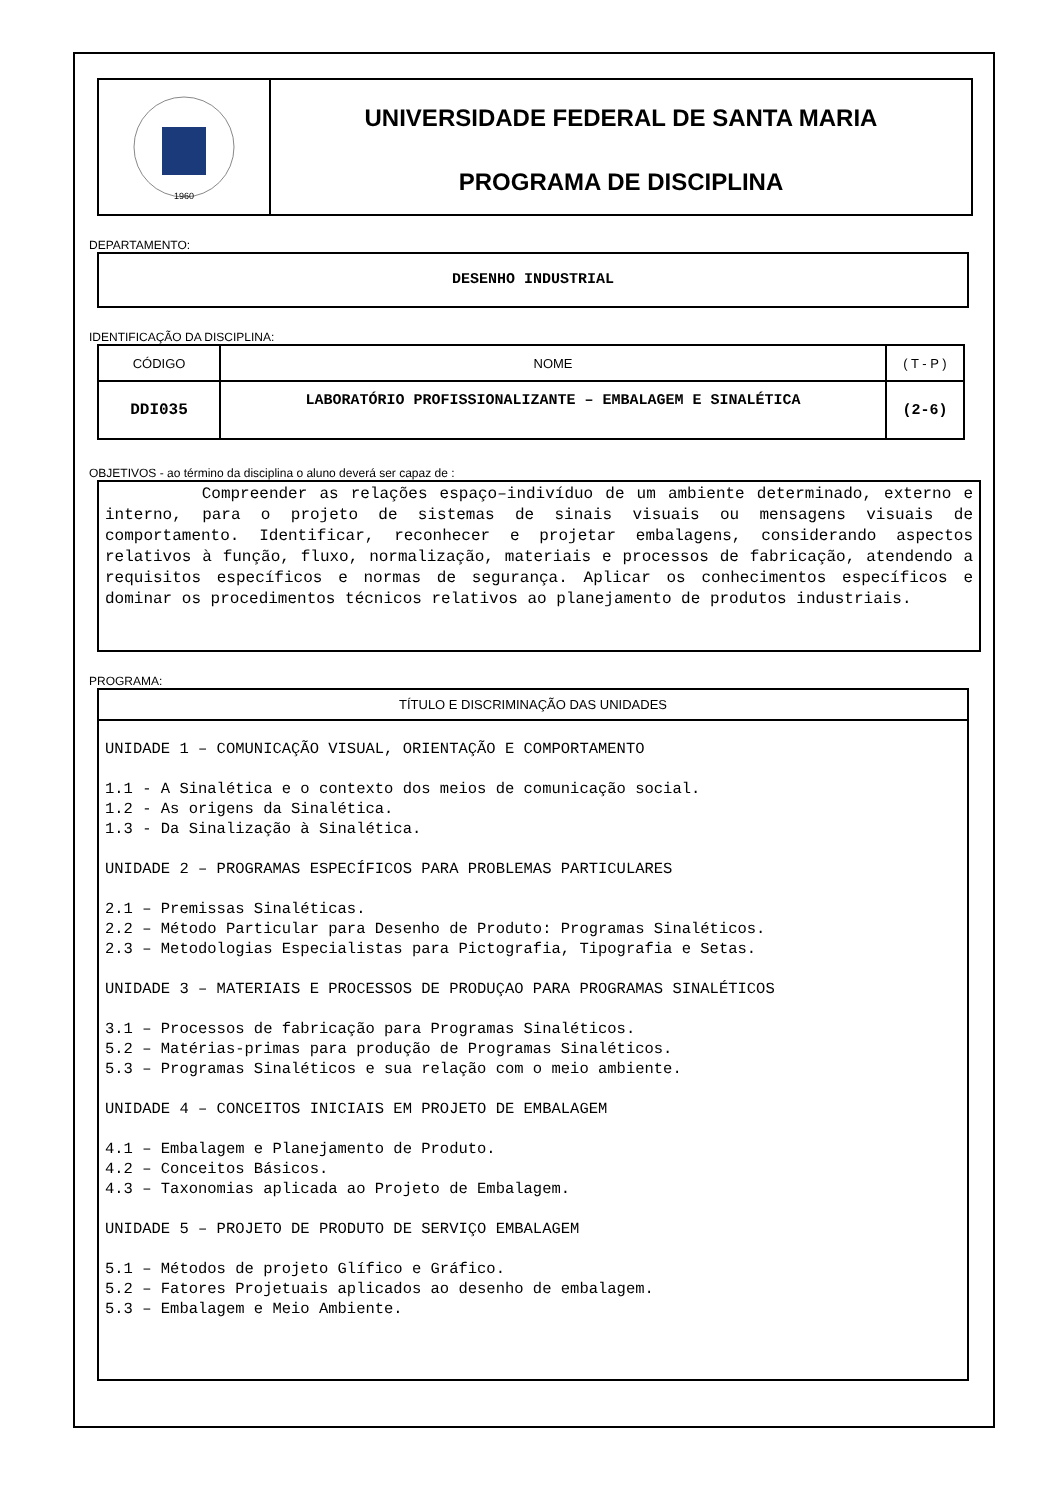1960
UNIVERSIDADE FEDERAL DE SANTA MARIA
PROGRAMA DE DISCIPLINA
DEPARTAMENTO:
DESENHO INDUSTRIAL
IDENTIFICAÇÃO DA DISCIPLINA:
| CÓDIGO | NOME | ( T - P ) |
| DDI035 | LABORATÓRIO PROFISSIONALIZANTE – EMBALAGEM E SINALÉTICA | (2-6) |
OBJETIVOS - ao término da disciplina o aluno deverá ser capaz de :
Compreender as relações espaço–indivíduo de um ambiente determinado, externo e interno, para o projeto de sistemas de sinais visuais ou mensagens visuais de comportamento. Identificar, reconhecer e projetar embalagens, considerando aspectos relativos à função, fluxo, normalização, materiais e processos de fabricação, atendendo a requisitos específicos e normas de segurança. Aplicar os conhecimentos específicos e dominar os procedimentos técnicos relativos ao planejamento de produtos industriais.
PROGRAMA:
TÍTULO E DISCRIMINAÇÃO DAS UNIDADES
UNIDADE 1 – COMUNICAÇÃO VISUAL, ORIENTAÇÃO E COMPORTAMENTO
1.1 - A Sinalética e o contexto dos meios de comunicação social.
1.2 - As origens da Sinalética.
1.3 - Da Sinalização à Sinalética.
UNIDADE 2 – PROGRAMAS ESPECÍFICOS PARA PROBLEMAS PARTICULARES
2.1 – Premissas Sinaléticas.
2.2 – Método Particular para Desenho de Produto: Programas Sinaléticos.
2.3 – Metodologias Especialistas para Pictografia, Tipografia e Setas.
UNIDADE 3 – MATERIAIS E PROCESSOS DE PRODUÇAO PARA PROGRAMAS SINALÉTICOS
3.1 – Processos de fabricação para Programas Sinaléticos.
5.2 – Matérias-primas para produção de Programas Sinaléticos.
5.3 – Programas Sinaléticos e sua relação com o meio ambiente.
UNIDADE 4 – CONCEITOS INICIAIS EM PROJETO DE EMBALAGEM
4.1 – Embalagem e Planejamento de Produto.
4.2 – Conceitos Básicos.
4.3 – Taxonomias aplicada ao Projeto de Embalagem.
UNIDADE 5 – PROJETO DE PRODUTO DE SERVIÇO EMBALAGEM
5.1 – Métodos de projeto Glífico e Gráfico.
5.2 – Fatores Projetuais aplicados ao desenho de embalagem.
5.3 – Embalagem e Meio Ambiente.